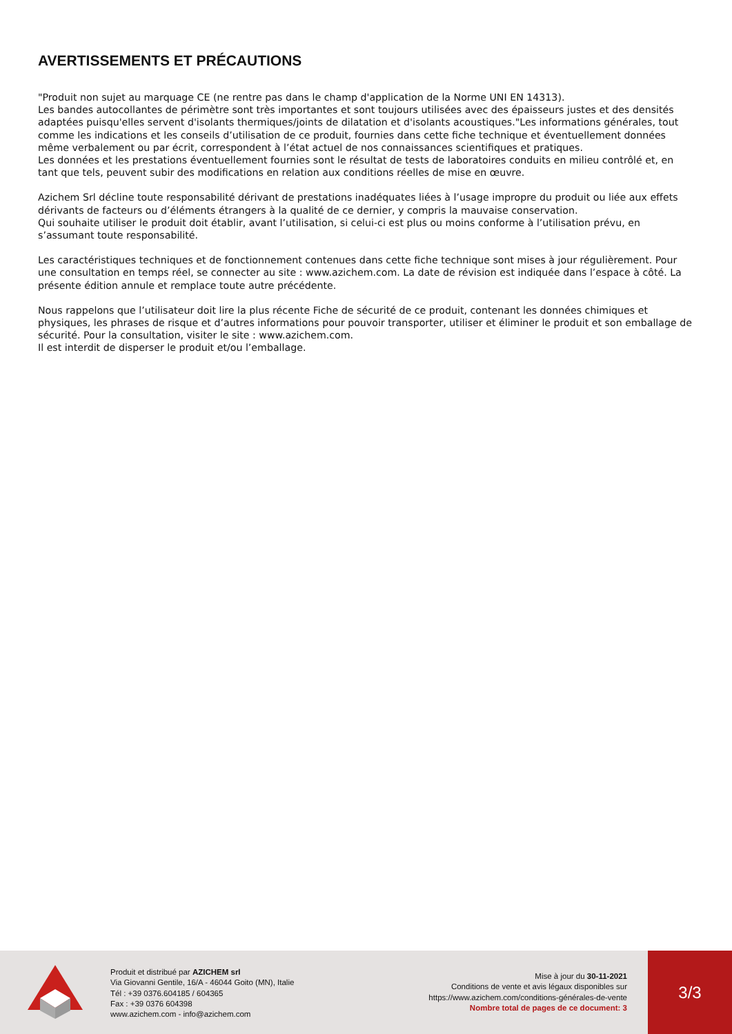AVERTISSEMENTS ET PRÉCAUTIONS
"Produit non sujet au marquage CE (ne rentre pas dans le champ d'application de la Norme UNI EN 14313).
Les bandes autocollantes de périmètre sont très importantes et sont toujours utilisées avec des épaisseurs justes et des densités adaptées puisqu'elles servent d'isolants thermiques/joints de dilatation et d'isolants acoustiques."Les informations générales, tout comme les indications et les conseils d’utilisation de ce produit, fournies dans cette fiche technique et éventuellement données même verbalement ou par écrit, correspondent à l’état actuel de nos connaissances scientifiques et pratiques.
Les données et les prestations éventuellement fournies sont le résultat de tests de laboratoires conduits en milieu contrôlé et, en tant que tels, peuvent subir des modifications en relation aux conditions réelles de mise en œuvre.
Azichem Srl décline toute responsabilité dérivant de prestations inadéquates liées à l’usage impropre du produit ou liée aux effets dérivants de facteurs ou d’éléments étrangers à la qualité de ce dernier, y compris la mauvaise conservation.
Qui souhaite utiliser le produit doit établir, avant l’utilisation, si celui-ci est plus ou moins conforme à l’utilisation prévu, en s’assumant toute responsabilité.
Les caractéristiques techniques et de fonctionnement contenues dans cette fiche technique sont mises à jour régulièrement. Pour une consultation en temps réel, se connecter au site : www.azichem.com. La date de révision est indiquée dans l’espace à côté. La présente édition annule et remplace toute autre précédente.
Nous rappelons que l’utilisateur doit lire la plus récente Fiche de sécurité de ce produit, contenant les données chimiques et physiques, les phrases de risque et d’autres informations pour pouvoir transporter, utiliser et éliminer le produit et son emballage de sécurité. Pour la consultation, visiter le site : www.azichem.com.
Il est interdit de disperser le produit et/ou l’emballage.
Produit et distribué par AZICHEM srl
Via Giovanni Gentile, 16/A - 46044 Goito (MN), Italie
Tél : +39 0376.604185 / 604365
Fax : +39 0376 604398
www.azichem.com - info@azichem.com
Mise à jour du 30-11-2021
Conditions de vente et avis légaux disponibles sur
https://www.azichem.com/conditions-générales-de-vente
Nombre total de pages de ce document: 3
3/3